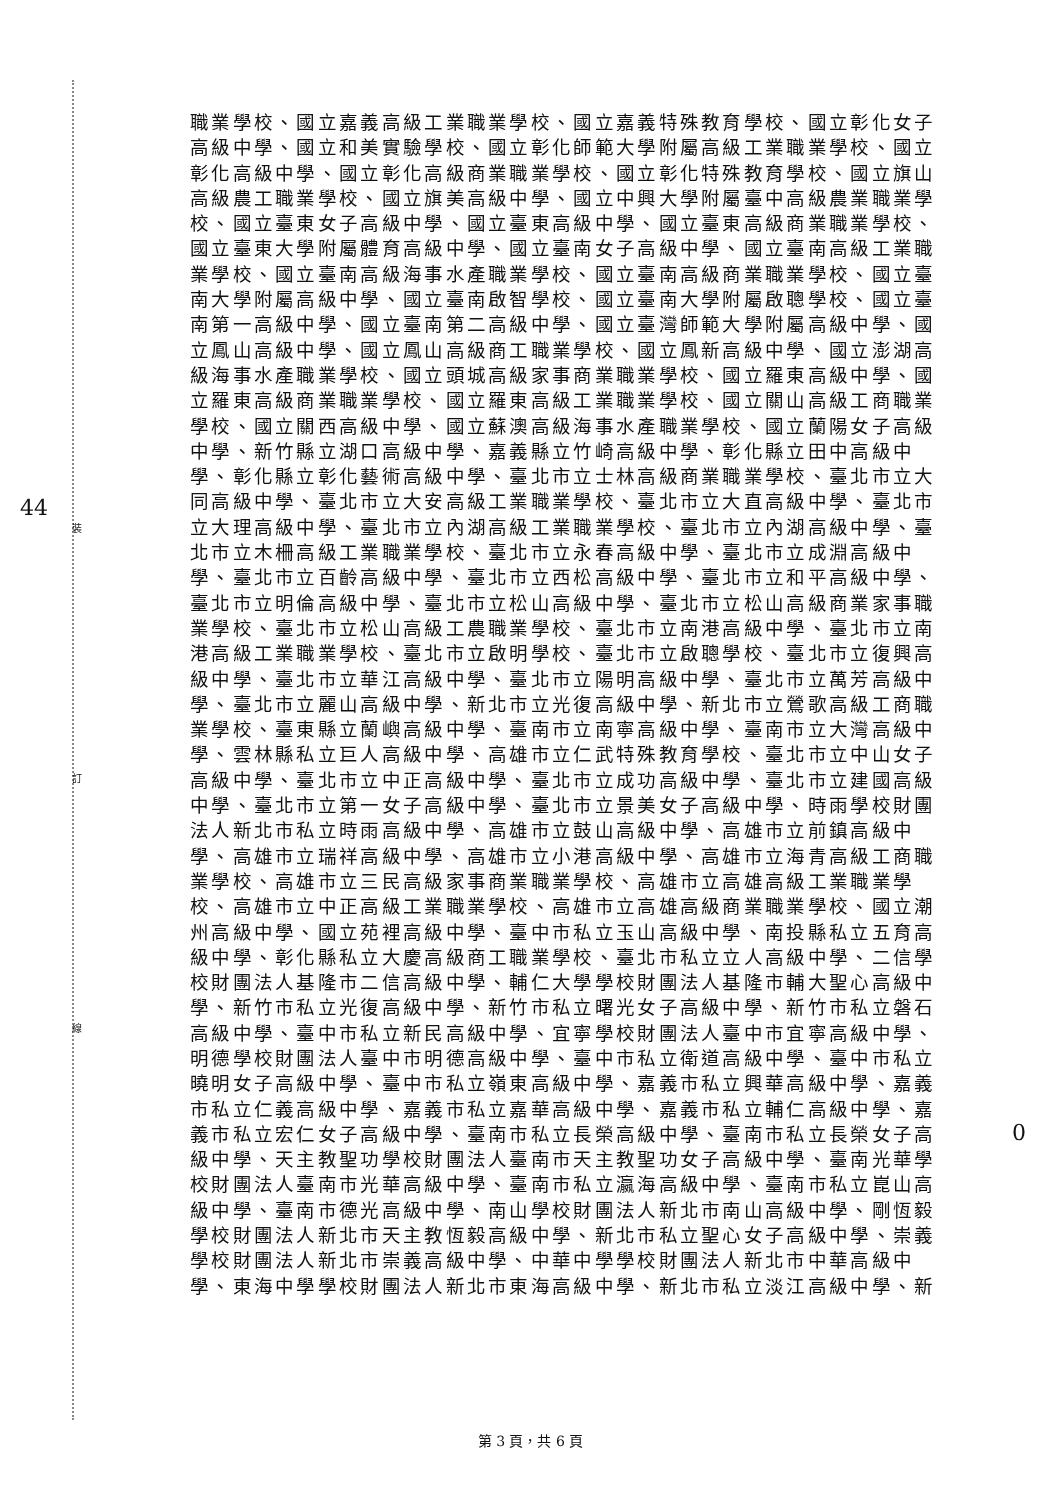裝
訂
線
44
0
職業學校、國立嘉義高級工業職業學校、國立嘉義特殊教育學校、國立彰化女子高級中學、國立和美實驗學校、國立彰化師範大學附屬高級工業職業學校、國立彰化高級中學、國立彰化高級商業職業學校、國立彰化特殊教育學校、國立旗山高級農工職業學校、國立旗美高級中學、國立中興大學附屬臺中高級農業職業學校、國立臺東女子高級中學、國立臺東高級中學、國立臺東高級商業職業學校、國立臺東大學附屬體育高級中學、國立臺南女子高級中學、國立臺南高級工業職業學校、國立臺南高級海事水產職業學校、國立臺南高級商業職業學校、國立臺南大學附屬高級中學、國立臺南啟智學校、國立臺南大學附屬啟聰學校、國立臺南第一高級中學、國立臺南第二高級中學、國立臺灣師範大學附屬高級中學、國立鳳山高級中學、國立鳳山高級商工職業學校、國立鳳新高級中學、國立澎湖高級海事水產職業學校、國立頭城高級家事商業職業學校、國立羅東高級中學、國立羅東高級商業職業學校、國立羅東高級工業職業學校、國立關山高級工商職業學校、國立關西高級中學、國立蘇澳高級海事水產職業學校、國立蘭陽女子高級中學、新竹縣立湖口高級中學、嘉義縣立竹崎高級中學、彰化縣立田中高級中學、彰化縣立彰化藝術高級中學、臺北市立士林高級商業職業學校、臺北市立大同高級中學、臺北市立大安高級工業職業學校、臺北市立大直高級中學、臺北市立大理高級中學、臺北市立內湖高級工業職業學校、臺北市立內湖高級中學、臺北市立木柵高級工業職業學校、臺北市立永春高級中學、臺北市立成淵高級中學、臺北市立百齡高級中學、臺北市立西松高級中學、臺北市立和平高級中學、臺北市立明倫高級中學、臺北市立松山高級中學、臺北市立松山高級商業家事職業學校、臺北市立松山高級工農職業學校、臺北市立南港高級中學、臺北市立南港高級工業職業學校、臺北市立啟明學校、臺北市立啟聰學校、臺北市立復興高級中學、臺北市立華江高級中學、臺北市立陽明高級中學、臺北市立萬芳高級中學、臺北市立麗山高級中學、新北市立光復高級中學、新北市立鶯歌高級工商職業學校、臺東縣立蘭嶼高級中學、臺南市立南寧高級中學、臺南市立大灣高級中學、雲林縣私立巨人高級中學、高雄市立仁武特殊教育學校、臺北市立中山女子高級中學、臺北市立中正高級中學、臺北市立成功高級中學、臺北市立建國高級中學、臺北市立第一女子高級中學、臺北市立景美女子高級中學、時雨學校財團法人新北市私立時雨高級中學、高雄市立鼓山高級中學、高雄市立前鎮高級中學、高雄市立瑞祥高級中學、高雄市立小港高級中學、高雄市立海青高級工商職業學校、高雄市立三民高級家事商業職業學校、高雄市立高雄高級工業職業學校、高雄市立中正高級工業職業學校、高雄市立高雄高級商業職業學校、國立潮州高級中學、國立苑裡高級中學、臺中市私立玉山高級中學、南投縣私立五育高級中學、彰化縣私立大慶高級商工職業學校、臺北市私立立人高級中學、二信學校財團法人基隆市二信高級中學、輔仁大學學校財團法人基隆市輔大聖心高級中學、新竹市私立光復高級中學、新竹市私立曙光女子高級中學、新竹市私立磐石高級中學、臺中市私立新民高級中學、宜寧學校財團法人臺中市宜寧高級中學、明德學校財團法人臺中市明德高級中學、臺中市私立衛道高級中學、臺中市私立曉明女子高級中學、臺中市私立嶺東高級中學、嘉義市私立興華高級中學、嘉義市私立仁義高級中學、嘉義市私立嘉華高級中學、嘉義市私立輔仁高級中學、嘉義市私立宏仁女子高級中學、臺南市私立長榮高級中學、臺南市私立長榮女子高級中學、天主教聖功學校財團法人臺南市天主教聖功女子高級中學、臺南光華學校財團法人臺南市光華高級中學、臺南市私立瀛海高級中學、臺南市私立崑山高級中學、臺南市德光高級中學、南山學校財團法人新北市南山高級中學、剛恆毅學校財團法人新北市天主教恆毅高級中學、新北市私立聖心女子高級中學、崇義學校財團法人新北市崇義高級中學、中華中學學校財團法人新北市中華高級中學、東海中學學校財團法人新北市東海高級中學、新北市私立淡江高級中學、新
第 3 頁，共 6 頁